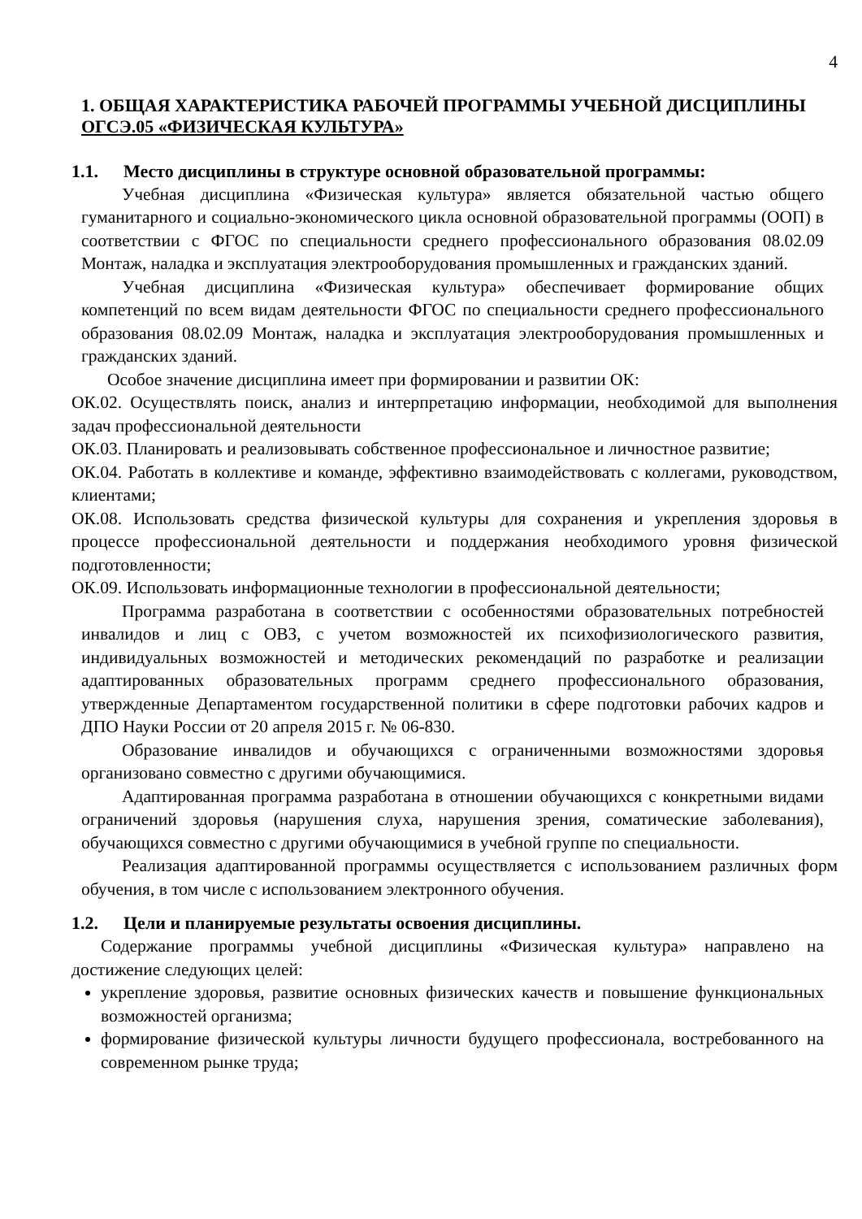4
1. ОБЩАЯ ХАРАКТЕРИСТИКА РАБОЧЕЙ ПРОГРАММЫ УЧЕБНОЙ ДИСЦИПЛИНЫ ОГСЭ.05 «ФИЗИЧЕСКАЯ КУЛЬТУРА»
1.1. Место дисциплины в структуре основной образовательной программы:
Учебная дисциплина «Физическая культура» является обязательной частью общего гуманитарного и социально-экономического цикла основной образовательной программы (ООП) в соответствии с ФГОС по специальности среднего профессионального образования 08.02.09 Монтаж, наладка и эксплуатация электрооборудования промышленных и гражданских зданий.
Учебная дисциплина «Физическая культура» обеспечивает формирование общих компетенций по всем видам деятельности ФГОС по специальности среднего профессионального образования 08.02.09 Монтаж, наладка и эксплуатация электрооборудования промышленных и гражданских зданий.
Особое значение дисциплина имеет при формировании и развитии ОК:
ОК.02. Осуществлять поиск, анализ и интерпретацию информации, необходимой для выполнения задач профессиональной деятельности
ОК.03. Планировать и реализовывать собственное профессиональное и личностное развитие;
ОК.04. Работать в коллективе и команде, эффективно взаимодействовать с коллегами, руководством, клиентами;
ОК.08. Использовать средства физической культуры для сохранения и укрепления здоровья в процессе профессиональной деятельности и поддержания необходимого уровня физической подготовленности;
ОК.09. Использовать информационные технологии в профессиональной деятельности;
Программа разработана в соответствии с особенностями образовательных потребностей инвалидов и лиц с ОВЗ, с учетом возможностей их психофизиологического развития, индивидуальных возможностей и методических рекомендаций по разработке и реализации адаптированных образовательных программ среднего профессионального образования, утвержденные Департаментом государственной политики в сфере подготовки рабочих кадров и ДПО Науки России от 20 апреля 2015 г. № 06-830.
Образование инвалидов и обучающихся с ограниченными возможностями здоровья организовано совместно с другими обучающимися.
Адаптированная программа разработана в отношении обучающихся с конкретными видами ограничений здоровья (нарушения слуха, нарушения зрения, соматические заболевания), обучающихся совместно с другими обучающимися в учебной группе по специальности.
Реализация адаптированной программы осуществляется с использованием различных форм обучения, в том числе с использованием электронного обучения.
1.2. Цели и планируемые результаты освоения дисциплины.
Содержание программы учебной дисциплины «Физическая культура» направлено на достижение следующих целей:
укрепление здоровья, развитие основных физических качеств и повышение функциональных возможностей организма;
формирование физической культуры личности будущего профессионала, востребованного на современном рынке труда;